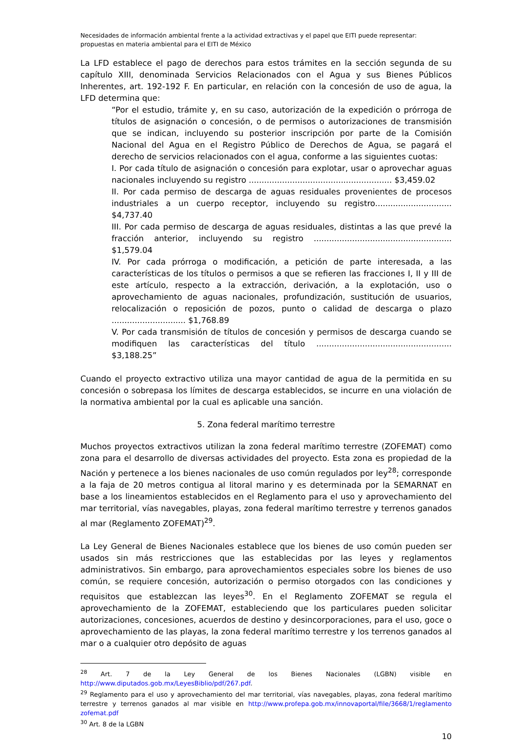Necesidades de información ambiental frente a la actividad extractivas y el papel que EITI puede representar: propuestas en materia ambiental para el EITI de México
La LFD establece el pago de derechos para estos trámites en la sección segunda de su capítulo XIII, denominada Servicios Relacionados con el Agua y sus Bienes Públicos Inherentes, art. 192-192 F. En particular, en relación con la concesión de uso de agua, la LFD determina que:
“Por el estudio, trámite y, en su caso, autorización de la expedición o prórroga de títulos de asignación o concesión, o de permisos o autorizaciones de transmisión que se indican, incluyendo su posterior inscripción por parte de la Comisión Nacional del Agua en el Registro Público de Derechos de Agua, se pagará el derecho de servicios relacionados con el agua, conforme a las siguientes cuotas:
I. Por cada título de asignación o concesión para explotar, usar o aprovechar aguas nacionales incluyendo su registro ........................................................ $3,459.02
II. Por cada permiso de descarga de aguas residuales provenientes de procesos industriales a un cuerpo receptor, incluyendo su registro.............................. $4,737.40
III. Por cada permiso de descarga de aguas residuales, distintas a las que prevé la fracción anterior, incluyendo su registro ...................................................... $1,579.04
IV. Por cada prórroga o modificación, a petición de parte interesada, a las características de los títulos o permisos a que se refieren las fracciones I, II y III de este artículo, respecto a la extracción, derivación, a la explotación, uso o aprovechamiento de aguas nacionales, profundización, sustitución de usuarios, relocalización o reposición de pozos, punto o calidad de descarga o plazo ............................. $1,768.89
V. Por cada transmisión de títulos de concesión y permisos de descarga cuando se modifiquen las características del título ..................................................... $3,188.25”
Cuando el proyecto extractivo utiliza una mayor cantidad de agua de la permitida en su concesión o sobrepasa los límites de descarga establecidos, se incurre en una violación de la normativa ambiental por la cual es aplicable una sanción.
5. Zona federal marítimo terrestre
Muchos proyectos extractivos utilizan la zona federal marítimo terrestre (ZOFEMAT) como zona para el desarrollo de diversas actividades del proyecto. Esta zona es propiedad de la Nación y pertenece a los bienes nacionales de uso común regulados por ley<sup>28</sup>; corresponde a la faja de 20 metros contigua al litoral marino y es determinada por la SEMARNAT en base a los lineamientos establecidos en el Reglamento para el uso y aprovechamiento del mar territorial, vías navegables, playas, zona federal marítimo terrestre y terrenos ganados al mar (Reglamento ZOFEMAT)<sup>29</sup>.
La Ley General de Bienes Nacionales establece que los bienes de uso común pueden ser usados sin más restricciones que las establecidas por las leyes y reglamentos administrativos. Sin embargo, para aprovechamientos especiales sobre los bienes de uso común, se requiere concesión, autorización o permiso otorgados con las condiciones y requisitos que establezcan las leyes<sup>30</sup>. En el Reglamento ZOFEMAT se regula el aprovechamiento de la ZOFEMAT, estableciendo que los particulares pueden solicitar autorizaciones, concesiones, acuerdos de destino y desincorporaciones, para el uso, goce o aprovechamiento de las playas, la zona federal marítimo terrestre y los terrenos ganados al mar o a cualquier otro depósito de aguas
<sup>28</sup> Art. 7 de la Ley General de los Bienes Nacionales (LGBN) visible en http://www.diputados.gob.mx/LeyesBiblio/pdf/267.pdf.
<sup>29</sup> Reglamento para el uso y aprovechamiento del mar territorial, vías navegables, playas, zona federal marítimo terrestre y terrenos ganados al mar visible en http://www.profepa.gob.mx/innovaportal/file/3668/1/reglamento zofemat.pdf
<sup>30</sup> Art. 8 de la LGBN
10